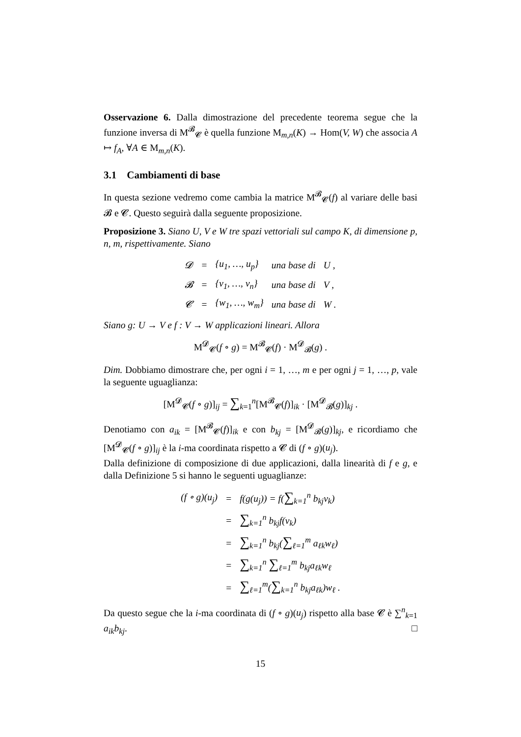Osservazione 6. Dalla dimostrazione del precedente teorema segue che la funzione inversa di M<sup>𝓑</sup><sub>𝓒</sub> è quella funzione M<sub>m,n</sub>(K) → Hom(V, W) che associa A ↦ f<sub>A</sub>, ∀A ∈ M<sub>m,n</sub>(K).
3.1 Cambiamenti di base
In questa sezione vedremo come cambia la matrice M<sup>𝓑</sup><sub>𝓒</sub>(f) al variare delle basi 𝓑 e 𝓒. Questo seguirà dalla seguente proposizione.
Proposizione 3. Siano U, V e W tre spazi vettoriali sul campo K, di dimensione p, n, m, rispettivamente. Siano
| 𝓓 | = | { u<sub>1</sub>, …, u<sub>p</sub> } | una base di | U , |
| 𝓑 | = | { v<sub>1</sub>, …, v<sub>n</sub> } | una base di | V , |
| 𝓒 | = | { w<sub>1</sub>, …, w<sub>m</sub> } | una base di | W . |
Siano g: U → V e f : V → W applicazioni lineari. Allora
M<sup>𝓓</sup><sub>𝓒</sub>(f ∘ g) = M<sup>𝓑</sup><sub>𝓒</sub>(f) · M<sup>𝓓</sup><sub>𝓑</sub>(g) .
Dim. Dobbiamo dimostrare che, per ogni i = 1, …, m e per ogni j = 1, …, p, vale la seguente uguaglianza:
[M<sup>𝓓</sup><sub>𝓒</sub>(f ∘ g)]<sub>ij</sub> = ∑<sub>k=1</sub><sup>n</sup>[M<sup>𝓑</sup><sub>𝓒</sub>(f)]<sub>ik</sub> · [M<sup>𝓓</sup><sub>𝓑</sub>(g)]<sub>kj</sub> .
Denotiamo con a<sub>ik</sub> = [M<sup>𝓑</sup><sub>𝓒</sub>(f)]<sub>ik</sub> e con b<sub>kj</sub> = [M<sup>𝓓</sup><sub>𝓑</sub>(g)]<sub>kj</sub>, e ricordiamo che [M<sup>𝓓</sup><sub>𝓒</sub>(f ∘ g)]<sub>ij</sub> è la i-ma coordinata rispetto a 𝓒 di (f ∘ g)(u<sub>j</sub>).
Dalla definizione di composizione di due applicazioni, dalla linearità di f e g, e dalla Definizione 5 si hanno le seguenti uguaglianze:
| (f ∘ g)(u<sub>j</sub>) | = | f(g(u<sub>j</sub>)) = f( ∑<sub>k=1</sub><sup>n</sup> b<sub>kj</sub>v<sub>k</sub>) |
| | = | ∑<sub>k=1</sub><sup>n</sup> b<sub>kj</sub>f(v<sub>k</sub>) |
| | = | ∑<sub>k=1</sub><sup>n</sup> b<sub>kj</sub>( ∑<sub>ℓ=1</sub><sup>m</sup> a<sub>ℓk</sub>w<sub>ℓ</sub>) |
| | = | ∑<sub>k=1</sub><sup>n</sup> ∑<sub>ℓ=1</sub><sup>m</sup> b<sub>kj</sub>a<sub>ℓk</sub>w<sub>ℓ</sub> |
| | = | ∑<sub>ℓ=1</sub><sup>m</sup>( ∑<sub>k=1</sub><sup>n</sup> b<sub>kj</sub>a<sub>ℓk</sub>)w<sub>ℓ</sub> . |
Da questo segue che la i-ma coordinata di (f ∘ g)(u<sub>j</sub>) rispetto alla base 𝓒 è ∑<sup>n</sup><sub>k=1</sub> a<sub>ik</sub>b<sub>kj</sub>. □
15